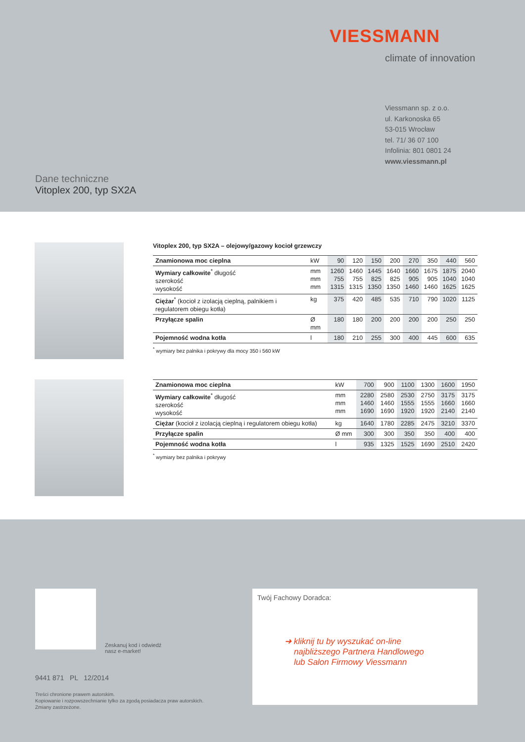VIESSMANN
climate of innovation
Viessmann sp. z o.o.
ul. Karkonoska 65
53-015 Wrocław
tel. 71/ 36 07 100
Infolinia: 801 0801 24
www.viessmann.pl
Dane techniczne
Vitoplex 200, typ SX2A
Vitoplex 200, typ SX2A – olejowy/gazowy kocioł grzewczy
| Znamionowa moc cieplna | kW | 90 | 120 | 150 | 200 | 270 | 350 | 440 | 560 |
| Wymiary całkowite<sup>*</sup> długość szerokość wysokość | mm mm mm | 1260 755 1315 | 1460 755 1315 | 1445 825 1350 | 1640 825 1350 | 1660 905 1460 | 1675 905 1460 | 1875 1040 1625 | 2040 1040 1625 |
| Ciężar<sup>*</sup> (kocioł z izolacją cieplną, palnikiem i regulatorem obiegu kotła) | kg | 375 | 420 | 485 | 535 | 710 | 790 | 1020 | 1125 |
| Przyłącze spalin | Ø mm | 180 | 180 | 200 | 200 | 200 | 200 | 250 | 250 |
| Pojemność wodna kotła | l | 180 | 210 | 255 | 300 | 400 | 445 | 600 | 635 |
<sup>*</sup> wymiary bez palnika i pokrywy dla mocy 350 i 560 kW
| Znamionowa moc cieplna | kW | 700 | 900 | 1100 | 1300 | 1600 | 1950 |
| Wymiary całkowite<sup>*</sup> długość szerokość wysokość | mm mm mm | 2280 1460 1690 | 2580 1460 1690 | 2530 1555 1920 | 2750 1555 1920 | 3175 1660 2140 | 3175 1660 2140 |
| Ciężar (kocioł z izolacją cieplną i regulatorem obiegu kotła) | kg | 1640 | 1780 | 2285 | 2475 | 3210 | 3370 |
| Przyłącze spalin | Ø mm | 300 | 300 | 350 | 350 | 400 | 400 |
| Pojemność wodna kotła | l | 935 | 1325 | 1525 | 1690 | 2510 | 2420 |
<sup>*</sup> wymiary bez palnika i pokrywy
Zeskanuj kod i odwiedź
nasz e-market!
9441 871 PL 12/2014
Treści chronione prawem autorskim.
Kopiowanie i rozpowszechnianie tylko za zgodą posiadacza praw autorskich.
Zmiany zastrzeżone.
Twój Fachowy Doradca:
➜ kliknij tu by wyszukać on-line
najbliższego Partnera Handlowego
lub Salon Firmowy Viessmann